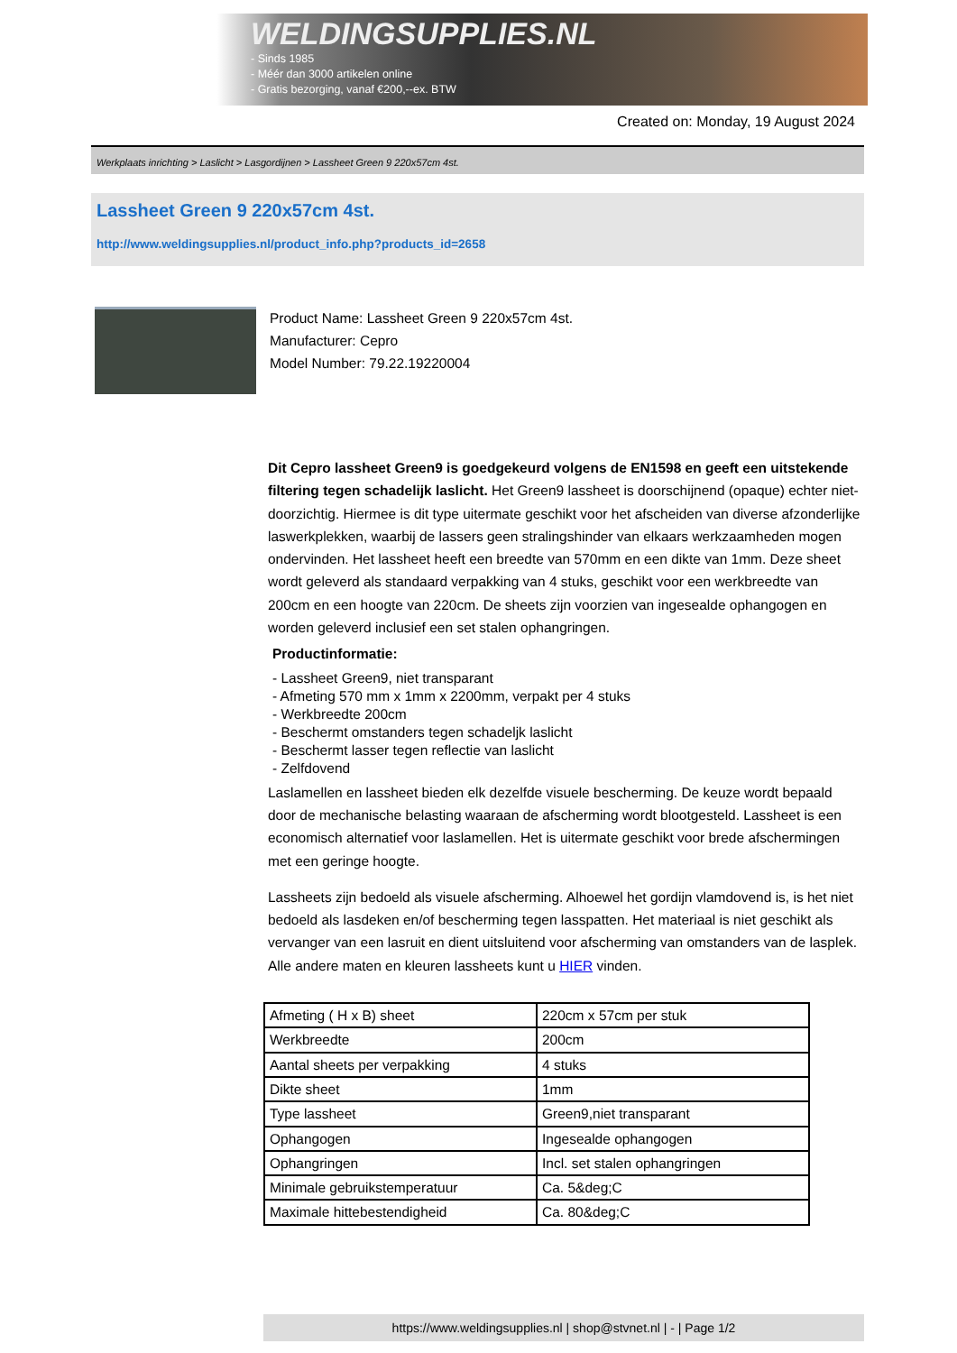WELDINGSUPPLIES.NL
- Sinds 1985
- Méér dan 3000 artikelen online
- Gratis bezorging, vanaf €200,--ex. BTW
Created on: Monday, 19 August 2024
Werkplaats inrichting > Laslicht > Lasgordijnen > Lassheet Green 9 220x57cm 4st.
Lassheet Green 9 220x57cm 4st.
http://www.weldingsupplies.nl/product_info.php?products_id=2658
Product Name: Lassheet Green 9 220x57cm 4st.
Manufacturer: Cepro
Model Number: 79.22.19220004
Dit Cepro lassheet Green9 is goedgekeurd volgens de EN1598 en geeft een uitstekende filtering tegen schadelijk laslicht. Het Green9 lassheet is doorschijnend (opaque) echter niet- doorzichtig. Hiermee is dit type uitermate geschikt voor het afscheiden van diverse afzonderlijke laswerkplekken, waarbij de lassers geen stralingshinder van elkaars werkzaamheden mogen ondervinden. Het lassheet heeft een breedte van 570mm en een dikte van 1mm. Deze sheet wordt geleverd als standaard verpakking van 4 stuks, geschikt voor een werkbreedte van 200cm en een hoogte van 220cm. De sheets zijn voorzien van ingesealde ophangogen en worden geleverd inclusief een set stalen ophangringen.
Productinformatie:
- Lassheet Green9, niet transparant
- Afmeting 570 mm x 1mm x 2200mm, verpakt per 4 stuks
- Werkbreedte 200cm
- Beschermt omstanders tegen schadeljk laslicht
- Beschermt lasser tegen reflectie van laslicht
- Zelfdovend
Laslamellen en lassheet bieden elk dezelfde visuele bescherming. De keuze wordt bepaald door de mechanische belasting waaraan de afscherming wordt blootgesteld. Lassheet is een economisch alternatief voor laslamellen. Het is uitermate geschikt voor brede afschermingen met een geringe hoogte.
Lassheets zijn bedoeld als visuele afscherming. Alhoewel het gordijn vlamdovend is, is het niet bedoeld als lasdeken en/of bescherming tegen lasspatten. Het materiaal is niet geschikt als vervanger van een lasruit en dient uitsluitend voor afscherming van omstanders van de lasplek.
Alle andere maten en kleuren lassheets kunt u HIER vinden.
| Afmeting ( H x B) sheet | 220cm x 57cm per stuk |
| Werkbreedte | 200cm |
| Aantal sheets per verpakking | 4 stuks |
| Dikte sheet | 1mm |
| Type lassheet | Green9,niet transparant |
| Ophangogen | Ingesealde ophangogen |
| Ophangringen | Incl. set stalen ophangringen |
| Minimale gebruikstemperatuur | Ca. 5&deg;C |
| Maximale hittebestendigheid | Ca. 80&deg;C |
https://www.weldingsupplies.nl | shop@stvnet.nl | - | Page 1/2